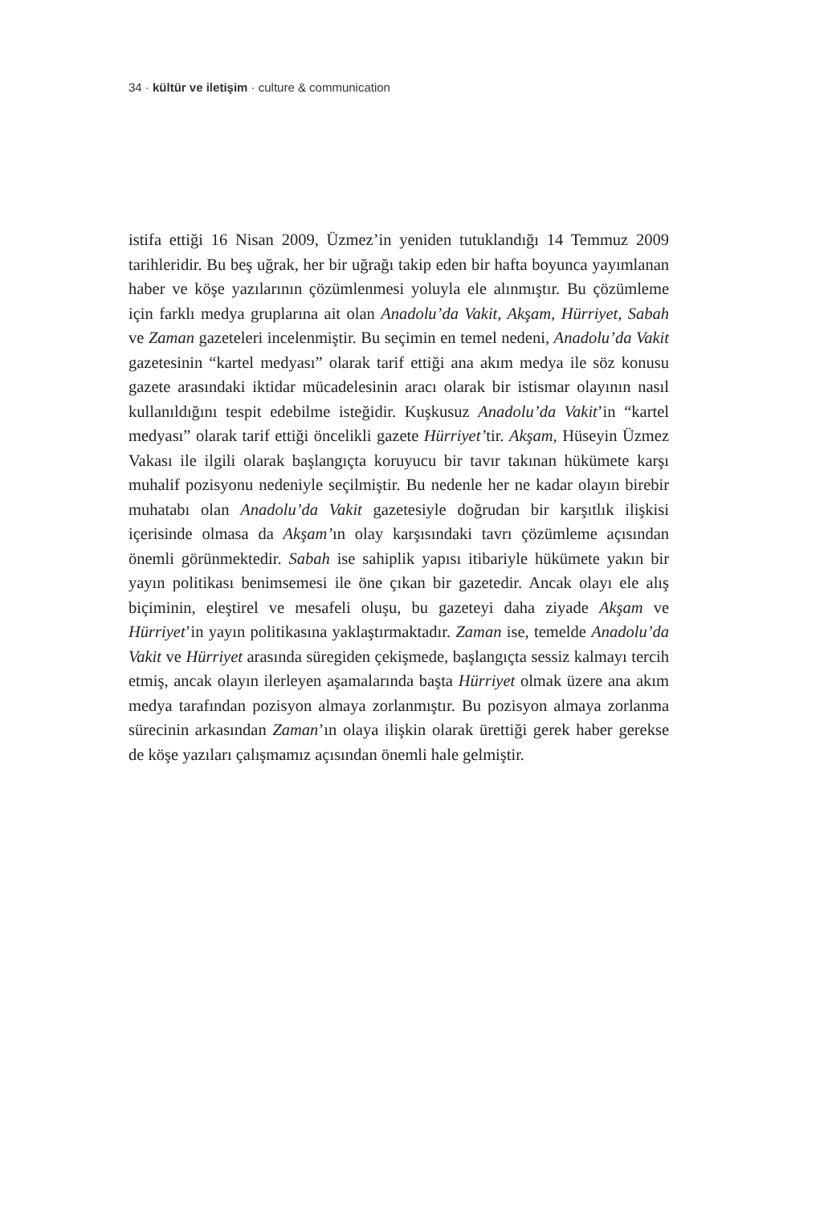34 · kültür ve iletişim · culture & communication
istifa ettiği 16 Nisan 2009, Üzmez’in yeniden tutuklandığı 14 Temmuz 2009 tarihleridir. Bu beş uğrak, her bir uğrağı takip eden bir hafta boyunca yayımlanan haber ve köşe yazılarının çözümlenmesi yoluyla ele alınmıştır. Bu çözümleme için farklı medya gruplarına ait olan Anadolu’da Vakit, Akşam, Hürriyet, Sabah ve Zaman gazeteleri incelenmiştir. Bu seçimin en temel nedeni, Anadolu’da Vakit gazetesinin “kartel medyası” olarak tarif ettiği ana akım medya ile söz konusu gazete arasındaki iktidar mücadelesinin aracı olarak bir istismar olayının nasıl kullanıldığını tespit edebilme isteğidir. Kuşkusuz Anadolu’da Vakit’in “kartel medyası” olarak tarif ettiği öncelikli gazete Hürriyet’tir. Akşam, Hüseyin Üzmez Vakası ile ilgili olarak başlangıçta koruyucu bir tavır takınan hükümete karşı muhalif pozisyonu nedeniyle seçilmiştir. Bu nedenle her ne kadar olayın birebir muhatabı olan Anadolu’da Vakit gazetesiyle doğrudan bir karşıtlık ilişkisi içerisinde olmasa da Akşam’ın olay karşısındaki tavrı çözümleme açısından önemli görünmektedir. Sabah ise sahiplik yapısı itibariyle hükümete yakın bir yayın politikası benimsemesi ile öne çıkan bir gazetedir. Ancak olayı ele alış biçiminin, eleştirel ve mesafeli oluşu, bu gazeteyi daha ziyade Akşam ve Hürriyet’in yayın politikasına yaklaştırmaktadır. Zaman ise, temelde Anadolu’da Vakit ve Hürriyet arasında süregiden çekişmede, başlangıçta sessiz kalmayı tercih etmiş, ancak olayın ilerleyen aşamalarında başta Hürriyet olmak üzere ana akım medya tarafından pozisyon almaya zorlanmıştır. Bu pozisyon almaya zorlanma sürecinin arkasından Zaman’ın olaya ilişkin olarak ürettiği gerek haber gerekse de köşe yazıları çalışmamız açısından önemli hale gelmiştir.